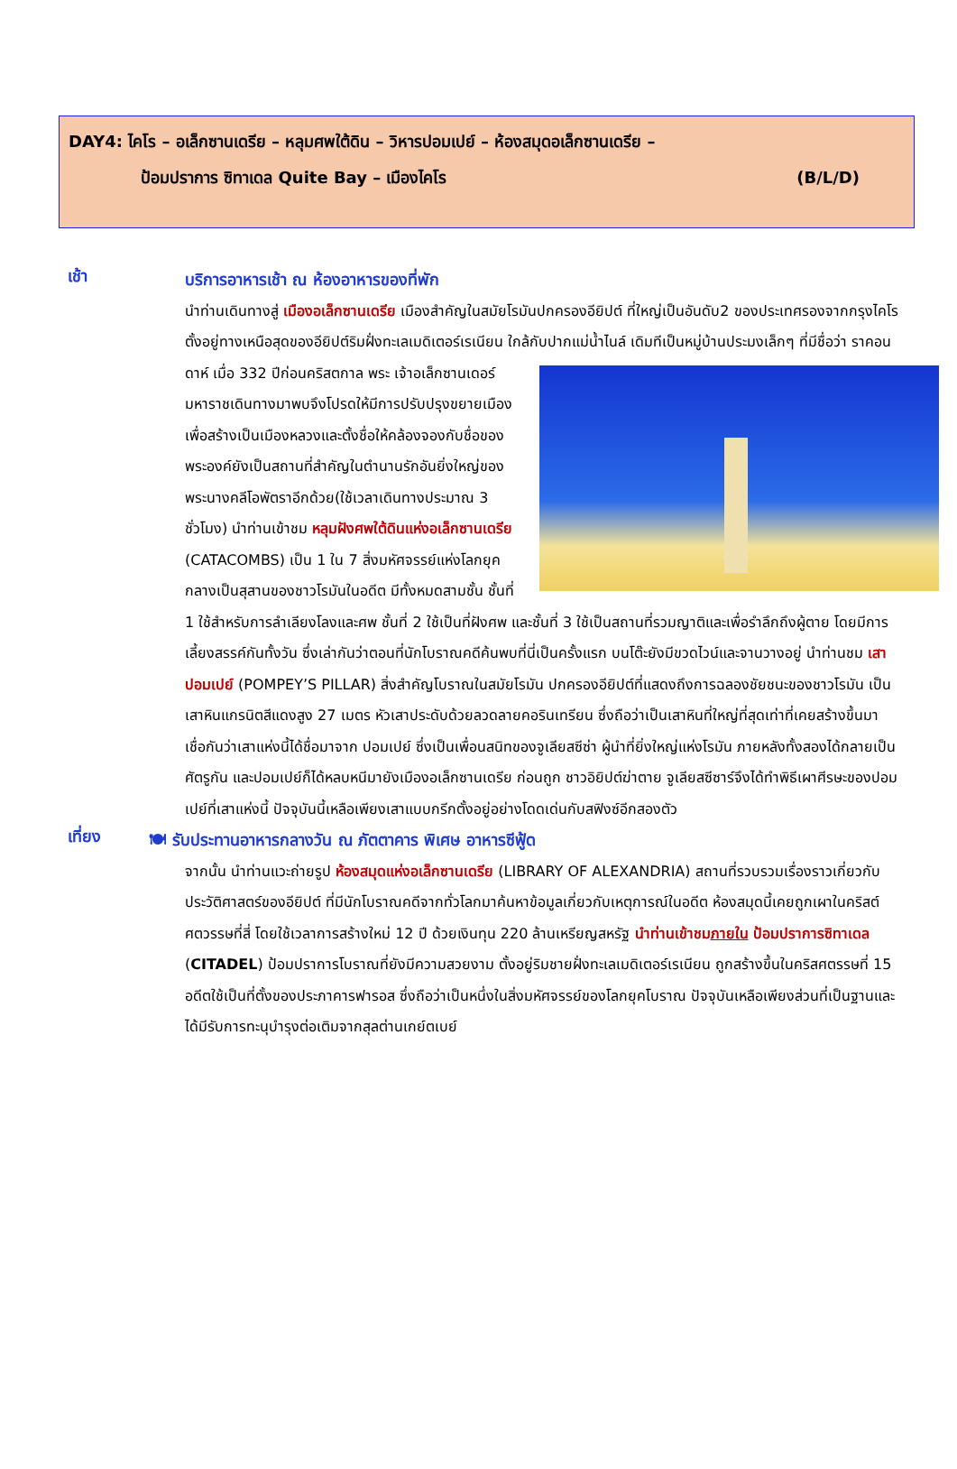DAY4: ไคโร – อเล็กซานเดรีย – หลุมศพใต้ดิน – วิหารปอมเปย์ – ห้องสมุดอเล็กซานเดรีย –
ป้อมปราการ ซิทาเดล Quite Bay – เมืองไคโร (B/L/D)
เช้า
บริการอาหารเช้า ณ ห้องอาหารของที่พัก
นำท่านเดินทางสู่ เมืองอเล็กซานเดรีย เมืองสำคัญในสมัยโรมันปกครองอียิปต์ ที่ใหญ่เป็นอันดับ2 ของประเทศรองจากกรุงไคโร ตั้งอยู่ทางเหนือสุดของอียิปต์ริมฝั่งทะเลเมดิเตอร์เรเนียน ใกล้กับปากแม่น้ำไนล์ เดิมทีเป็นหมู่บ้านประมงเล็กๆ ที่มีชื่อว่า ราคอนดาห์ เมื่อ 332 ปีก่อนคริสตกาล พระ
เจ้าอเล็กซานเดอร์มหาราชเดินทางมาพบจึงโปรดให้มีการปรับปรุงขยายเมืองเพื่อสร้างเป็นเมืองหลวงและตั้งชื่อให้คล้องจองกับชื่อของพระองค์ยังเป็นสถานที่สำคัญในตำนานรักอันยิ่งใหญ่ของพระนางคลีโอพัตราอีกด้วย(ใช้เวลาเดินทางประมาณ 3 ชั่วโมง) นำท่านเข้าชม หลุมฝังศพใต้ดินแห่งอเล็กซานเดรีย (CATACOMBS) เป็น 1 ใน 7 สิ่งมหัศจรรย์แห่งโลกยุคกลางเป็นสุสานของชาวโรมันในอดีต มีทั้งหมดสามชั้น ชั้นที่ 1 ใช้สำหรับการลำเลียงโลงและศพ ชั้นที่ 2 ใช้เป็นที่ฝังศพ และชั้นที่ 3 ใช้เป็นสถานที่รวมญาติและเพื่อรำลึกถึงผู้ตาย โดยมีการเลี้ยงสรรค์กันทั้งวัน ซึ่งเล่ากันว่าตอนที่นักโบราณคดีค้นพบที่นี่เป็นครั้งแรก บนโต๊ะยังมีขวดไวน์และจานวางอยู่ นำท่านชม เสาปอมเปย์ (POMPEY’S PILLAR) สิ่งสำคัญโบราณในสมัยโรมัน ปกครองอียิปต์ที่แสดงถึงการฉลองชัยชนะของชาวโรมัน เป็นเสาหินแกรนิตสีแดงสูง 27 เมตร หัวเสาประดับด้วยลวดลายคอรินเทรียน ซึ่งถือว่าเป็นเสาหินที่ใหญ่ที่สุดเท่าที่เคยสร้างขึ้นมา เชื่อกันว่าเสาแห่งนี้ได้ชื่อมาจาก ปอมเปย์ ซึ่งเป็นเพื่อนสนิทของจูเลียสซีซ่า ผู้นำที่ยิ่งใหญ่แห่งโรมัน ภายหลังทั้งสองได้กลายเป็นศัตรูกัน และปอมเปย์ก็ได้หลบหนีมายังเมืองอเล็กซานเดรีย ก่อนถูก ชาวอิยิปต์ฆ่าตาย จูเลียสซีซาร์จึงได้ทำพิธีเผาศีรษะของปอมเปย์ที่เสาแห่งนี้ ปัจจุบันนี้เหลือเพียงเสาแบบกรีกตั้งอยู่อย่างโดดเด่นกับสฟิงซ์อีกสองตัว
เที่ยง
🍽 รับประทานอาหารกลางวัน ณ ภัตตาคาร พิเศษ อาหารซีฟู้ด
จากนั้น นำท่านแวะถ่ายรูป ห้องสมุดแห่งอเล็กซานเดรีย (LIBRARY OF ALEXANDRIA) สถานที่รวบรวมเรื่องราวเกี่ยวกับประวัติศาสตร์ของอียิปต์ ที่มีนักโบราณคดีจากทั่วโลกมาค้นหาข้อมูลเกี่ยวกับเหตุการณ์ในอดีต ห้องสมุดนี้เคยถูกเผาในคริสต์ศตวรรษที่สี่ โดยใช้เวลาการสร้างใหม่ 12 ปี ด้วยเงินทุน 220 ล้านเหรียญสหรัฐ นำท่านเข้าชมภายใน ป้อมปราการซิทาเดล (CITADEL) ป้อมปราการโบราณที่ยังมีความสวยงาม ตั้งอยู่ริมชายฝั่งทะเลเมดิเตอร์เรเนียน ถูกสร้างขึ้นในคริสศตรรษที่ 15 อดีตใช้เป็นที่ตั้งของประภาคารฟารอส ซึ่งถือว่าเป็นหนึ่งในสิ่งมหัศจรรย์ของโลกยุคโบราณ ปัจจุบันเหลือเพียงส่วนที่เป็นฐานและได้มีรับการทะนุบำรุงต่อเติมจากสุลต่านเกย์ตเบย์